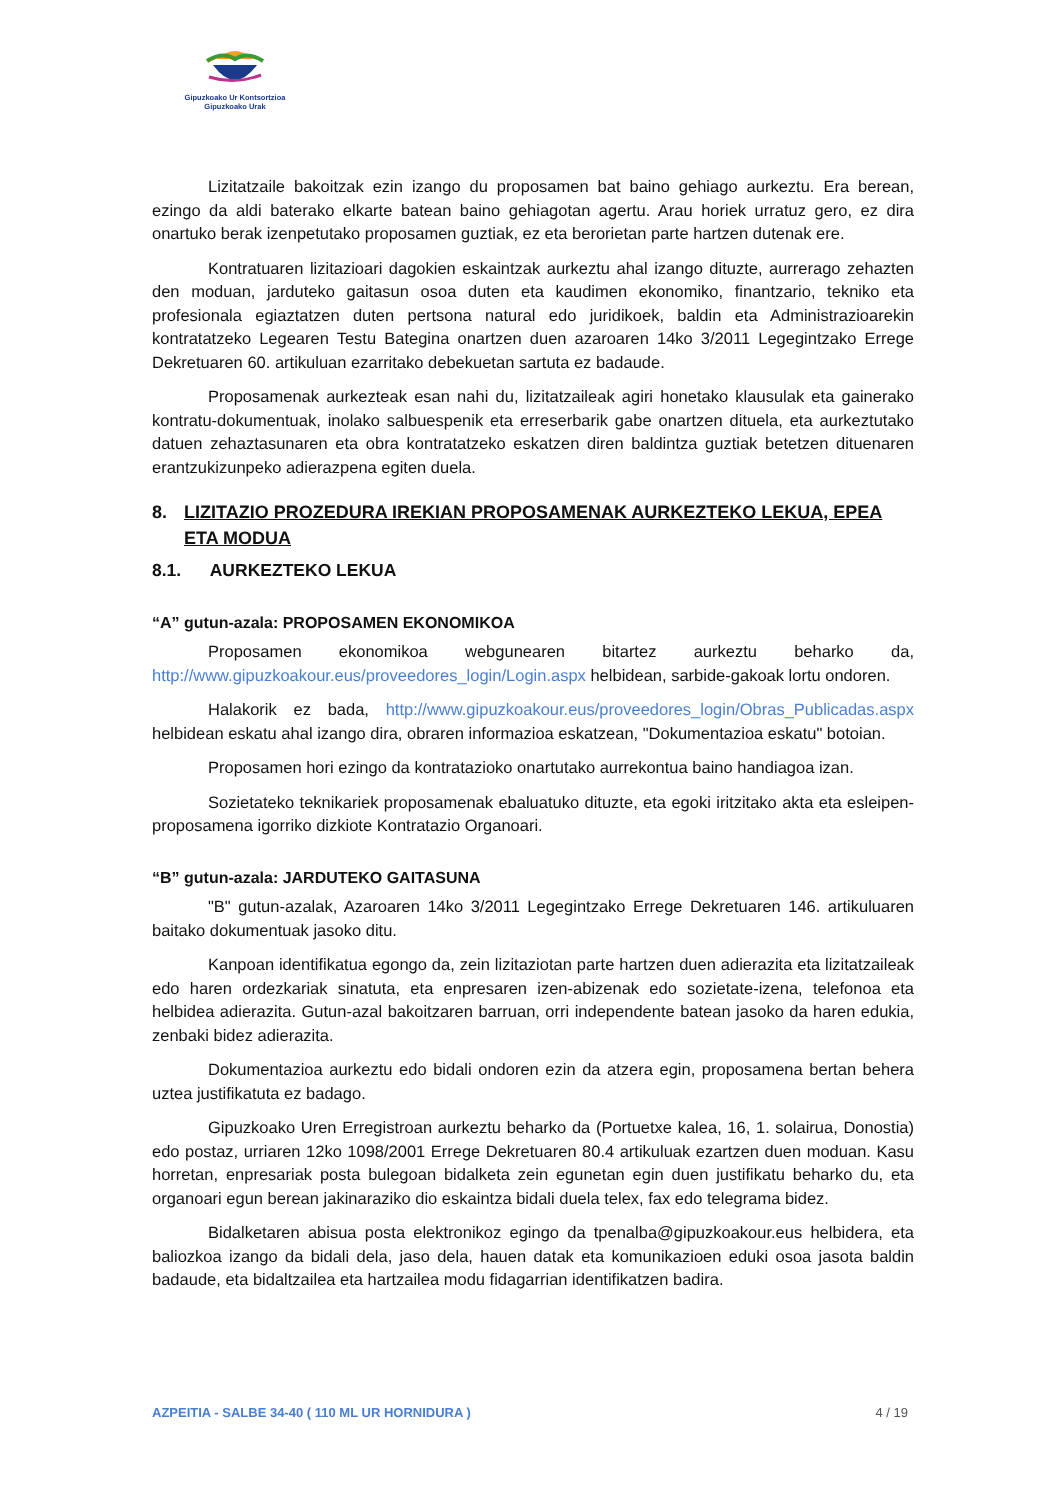Gipuzkoako Ur Kontsortzioa
Gipuzkoako Urak
Lizitatzaile bakoitzak ezin izango du proposamen bat baino gehiago aurkeztu. Era berean, ezingo da aldi baterako elkarte batean baino gehiagotan agertu. Arau horiek urratuz gero, ez dira onartuko berak izenpetutako proposamen guztiak, ez eta berorietan parte hartzen dutenak ere.
Kontratuaren lizitazioari dagokien eskaintzak aurkeztu ahal izango dituzte, aurrerago zehazten den moduan, jarduteko gaitasun osoa duten eta kaudimen ekonomiko, finantzario, tekniko eta profesionala egiaztatzen duten pertsona natural edo juridikoek, baldin eta Administrazioarekin kontratatzeko Legearen Testu Bategina onartzen duen azaroaren 14ko 3/2011 Legegintzako Errege Dekretuaren 60. artikuluan ezarritako debekuetan sartuta ez badaude.
Proposamenak aurkezteak esan nahi du, lizitatzaileak agiri honetako klausulak eta gainerako kontratu-dokumentuak, inolako salbuespenik eta erreserbarik gabe onartzen dituela, eta aurkeztutako datuen zehaztasunaren eta obra kontratatzeko eskatzen diren baldintza guztiak betetzen dituenaren erantzukizunpeko adierazpena egiten duela.
8. LIZITAZIO PROZEDURA IREKIAN PROPOSAMENAK AURKEZTEKO LEKUA, EPEA ETA MODUA
8.1. AURKEZTEKO LEKUA
“A” gutun-azala: PROPOSAMEN EKONOMIKOA
Proposamen ekonomikoa webgunearen bitartez aurkeztu beharko da, http://www.gipuzkoakour.eus/proveedores_login/Login.aspx helbidean, sarbide-gakoak lortu ondoren.
Halakorik ez bada, http://www.gipuzkoakour.eus/proveedores_login/Obras_Publicadas.aspx helbidean eskatu ahal izango dira, obraren informazioa eskatzean, "Dokumentazioa eskatu" botoian.
Proposamen hori ezingo da kontratazioko onartutako aurrekontua baino handiagoa izan.
Sozietateko teknikariek proposamenak ebaluatuko dituzte, eta egoki iritzitako akta eta esleipen-proposamena igorriko dizkiote Kontratazio Organoari.
“B” gutun-azala: JARDUTEKO GAITASUNA
"B" gutun-azalak, Azaroaren 14ko 3/2011 Legegintzako Errege Dekretuaren 146. artikuluaren baitako dokumentuak jasoko ditu.
Kanpoan identifikatua egongo da, zein lizitaziotan parte hartzen duen adierazita eta lizitatzaileak edo haren ordezkariak sinatuta, eta enpresaren izen-abizenak edo sozietate-izena, telefonoa eta helbidea adierazita. Gutun-azal bakoitzaren barruan, orri independente batean jasoko da haren edukia, zenbaki bidez adierazita.
Dokumentazioa aurkeztu edo bidali ondoren ezin da atzera egin, proposamena bertan behera uztea justifikatuta ez badago.
Gipuzkoako Uren Erregistroan aurkeztu beharko da (Portuetxe kalea, 16, 1. solairua, Donostia) edo postaz, urriaren 12ko 1098/2001 Errege Dekretuaren 80.4 artikuluak ezartzen duen moduan. Kasu horretan, enpresariak posta bulegoan bidalketa zein egunetan egin duen justifikatu beharko du, eta organoari egun berean jakinaraziko dio eskaintza bidali duela telex, fax edo telegrama bidez.
Bidalketaren abisua posta elektronikoz egingo da tpenalba@gipuzkoakour.eus helbidera, eta baliozkoa izango da bidali dela, jaso dela, hauen datak eta komunikazioen eduki osoa jasota baldin badaude, eta bidaltzailea eta hartzailea modu fidagarrian identifikatzen badira.
AZPEITIA - SALBE 34-40 ( 110 ML UR HORNIDURA ) 4 / 19